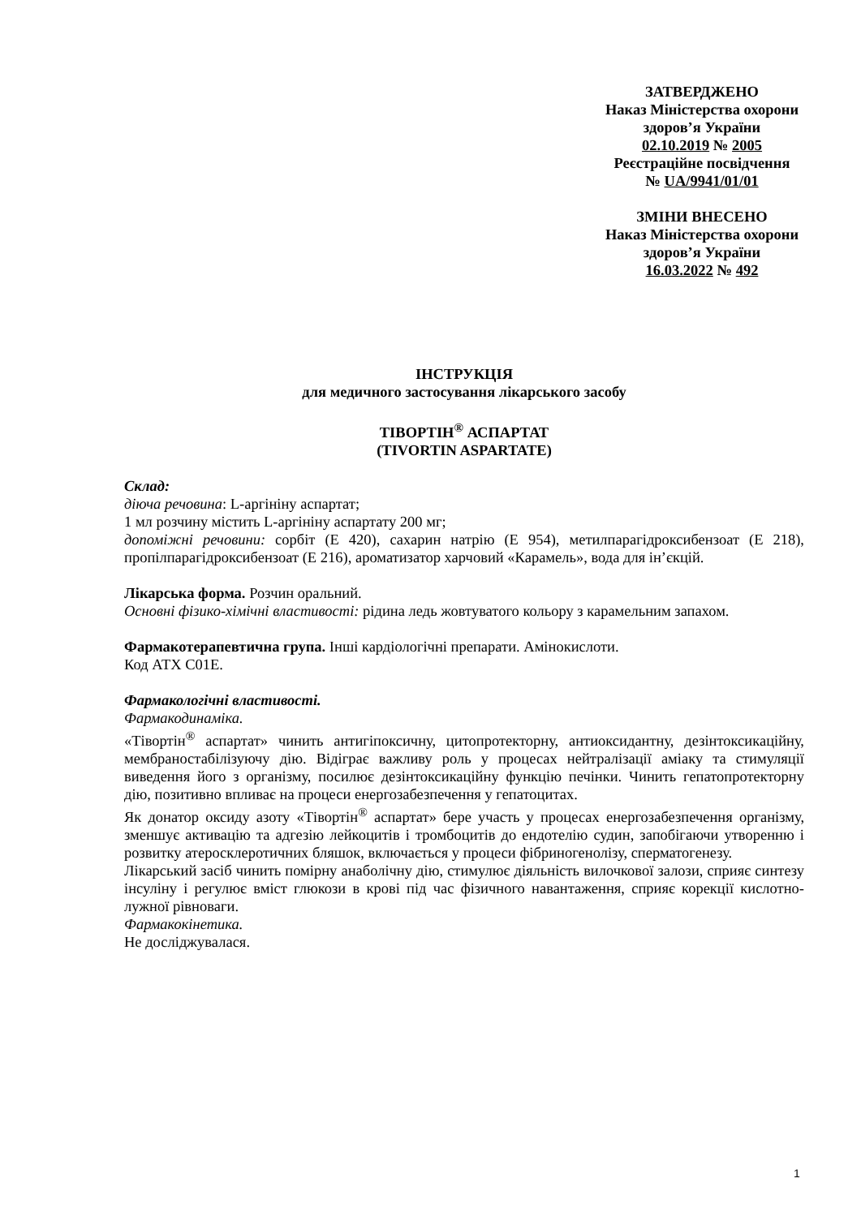ЗАТВЕРДЖЕНО
Наказ Міністерства охорони
здоров’я України
02.10.2019 № 2005
Реєстраційне посвідчення
№ UA/9941/01/01
ЗМІНИ ВНЕСЕНО
Наказ Міністерства охорони
здоров’я України
16.03.2022 № 492
ІНСТРУКЦІЯ
для медичного застосування лікарського засобу
ТІВОРТІН<sup>®</sup> АСПАРТАТ
(TIVORTIN ASPARTATE)
Склад:
діюча речовина: L-аргініну аспартат;
1 мл розчину містить L-аргініну аспартату 200 мг;
допоміжні речовини: сорбіт (Е 420), сахарин натрію (Е 954), метилпарагідроксибензоат (Е 218), пропілпарагідроксибензоат (Е 216), ароматизатор харчовий «Карамель», вода для ін’єкцій.
Лікарська форма. Розчин оральний.
Основні фізико-хімічні властивості: рідина ледь жовтуватого кольору з карамельним запахом.
Фармакотерапевтична група. Інші кардіологічні препарати. Амінокислоти.
Код АТХ С01Е.
Фармакологічні властивості.
Фармакодинаміка.
«Тівортін<sup>®</sup> аспартат» чинить антигіпоксичну, цитопротекторну, антиоксидантну, дезінтоксикаційну, мембраностабілізуючу дію. Відіграє важливу роль у процесах нейтралізації аміаку та стимуляції виведення його з організму, посилює дезінтоксикаційну функцію печінки. Чинить гепатопротекторну дію, позитивно впливає на процеси енергозабезпечення у гепатоцитах.
Як донатор оксиду азоту «Тівортін<sup>®</sup> аспартат» бере участь у процесах енергозабезпечення організму, зменшує активацію та адгезію лейкоцитів і тромбоцитів до ендотелію судин, запобігаючи утворенню і розвитку атеросклеротичних бляшок, включається у процеси фібриногенолізу, сперматогенезу.
Лікарський засіб чинить помірну анаболічну дію, стимулює діяльність вилочкової залози, сприяє синтезу інсуліну і регулює вміст глюкози в крові під час фізичного навантаження, сприяє корекції кислотно-лужної рівноваги.
Фармакокінетика.
Не досліджувалася.
1